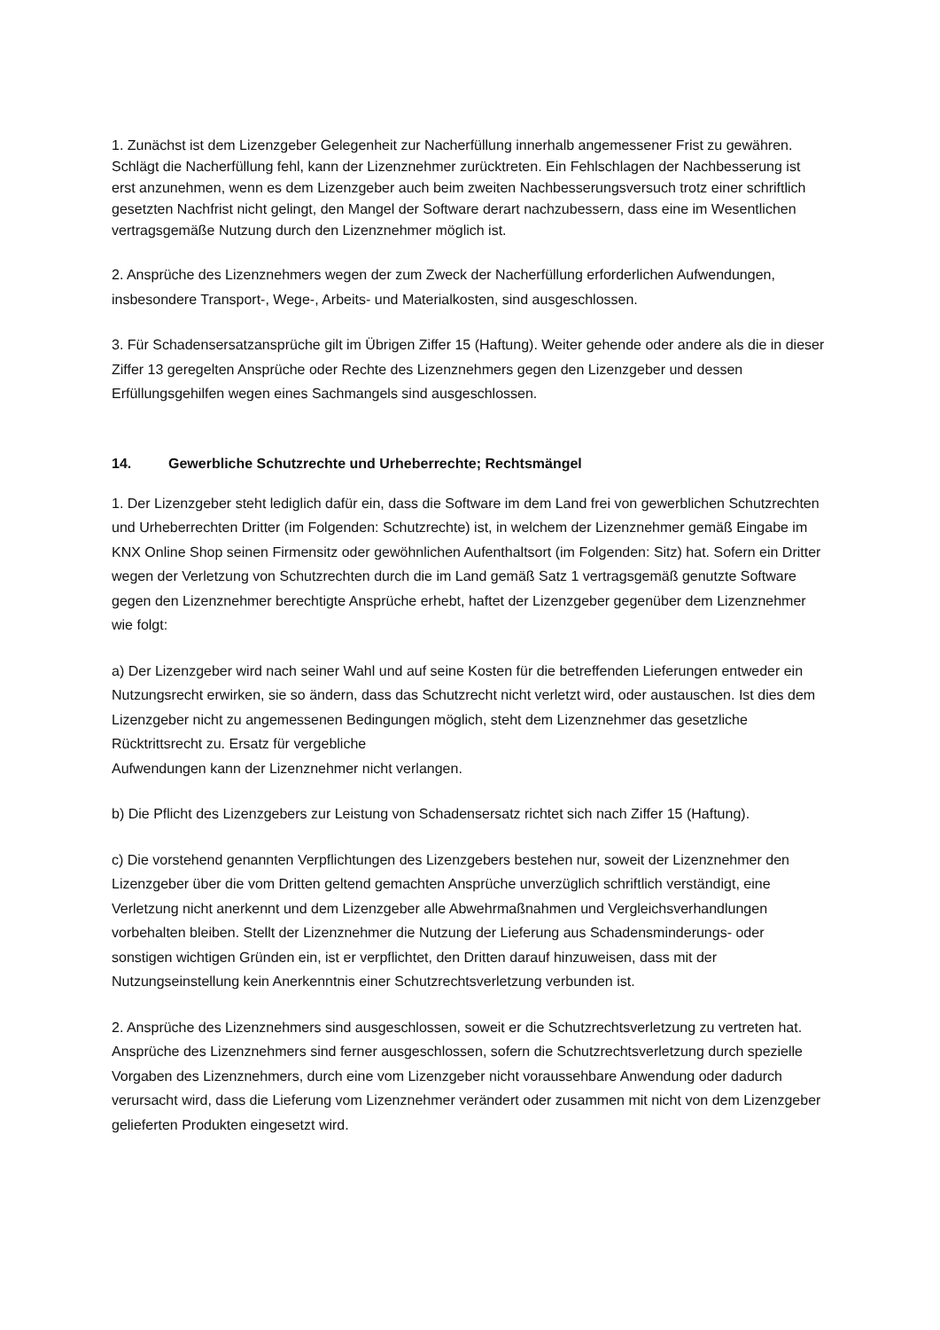1. Zunächst ist dem Lizenzgeber Gelegenheit zur Nacherfüllung innerhalb angemessener Frist zu gewähren. Schlägt die Nacherfüllung fehl, kann der Lizenznehmer zurücktreten. Ein Fehlschlagen der Nachbesserung ist erst anzunehmen, wenn es dem Lizenzgeber auch beim zweiten Nachbesserungsversuch trotz einer schriftlich gesetzten Nachfrist nicht gelingt, den Mangel der Software derart nachzubessern, dass eine im Wesentlichen vertragsgemäße Nutzung durch den Lizenznehmer möglich ist.
2. Ansprüche des Lizenznehmers wegen der zum Zweck der Nacherfüllung erforderlichen Aufwendungen, insbesondere Transport-, Wege-, Arbeits- und Materialkosten, sind ausgeschlossen.
3. Für Schadensersatzansprüche gilt im Übrigen Ziffer 15 (Haftung). Weiter gehende oder andere als die in dieser Ziffer 13 geregelten Ansprüche oder Rechte des Lizenznehmers gegen den Lizenzgeber und dessen Erfüllungsgehilfen wegen eines Sachmangels sind ausgeschlossen.
14. Gewerbliche Schutzrechte und Urheberrechte; Rechtsmängel
1. Der Lizenzgeber steht lediglich dafür ein, dass die Software im dem Land frei von gewerblichen Schutzrechten und Urheberrechten Dritter (im Folgenden: Schutzrechte) ist, in welchem der Lizenznehmer gemäß Eingabe im KNX Online Shop seinen Firmensitz oder gewöhnlichen Aufenthaltsort (im Folgenden: Sitz) hat. Sofern ein Dritter wegen der Verletzung von Schutzrechten durch die im Land gemäß Satz 1 vertragsgemäß genutzte Software gegen den Lizenznehmer berechtigte Ansprüche erhebt, haftet der Lizenzgeber gegenüber dem Lizenznehmer wie folgt:
a) Der Lizenzgeber wird nach seiner Wahl und auf seine Kosten für die betreffenden Lieferungen entweder ein Nutzungsrecht erwirken, sie so ändern, dass das Schutzrecht nicht verletzt wird, oder austauschen. Ist dies dem Lizenzgeber nicht zu angemessenen Bedingungen möglich, steht dem Lizenznehmer das gesetzliche Rücktrittsrecht zu. Ersatz für vergebliche
Aufwendungen kann der Lizenznehmer nicht verlangen.
b) Die Pflicht des Lizenzgebers zur Leistung von Schadensersatz richtet sich nach Ziffer 15 (Haftung).
c) Die vorstehend genannten Verpflichtungen des Lizenzgebers bestehen nur, soweit der Lizenznehmer den Lizenzgeber über die vom Dritten geltend gemachten Ansprüche unverzüglich schriftlich verständigt, eine Verletzung nicht anerkennt und dem Lizenzgeber alle Abwehrmaßnahmen und Vergleichsverhandlungen vorbehalten bleiben. Stellt der Lizenznehmer die Nutzung der Lieferung aus Schadensminderungs- oder sonstigen wichtigen Gründen ein, ist er verpflichtet, den Dritten darauf hinzuweisen, dass mit der Nutzungseinstellung kein Anerkenntnis einer Schutzrechtsverletzung verbunden ist.
2. Ansprüche des Lizenznehmers sind ausgeschlossen, soweit er die Schutzrechtsverletzung zu vertreten hat. Ansprüche des Lizenznehmers sind ferner ausgeschlossen, sofern die Schutzrechtsverletzung durch spezielle Vorgaben des Lizenznehmers, durch eine vom Lizenzgeber nicht voraussehbare Anwendung oder dadurch verursacht wird, dass die Lieferung vom Lizenznehmer verändert oder zusammen mit nicht von dem Lizenzgeber gelieferten Produkten eingesetzt wird.